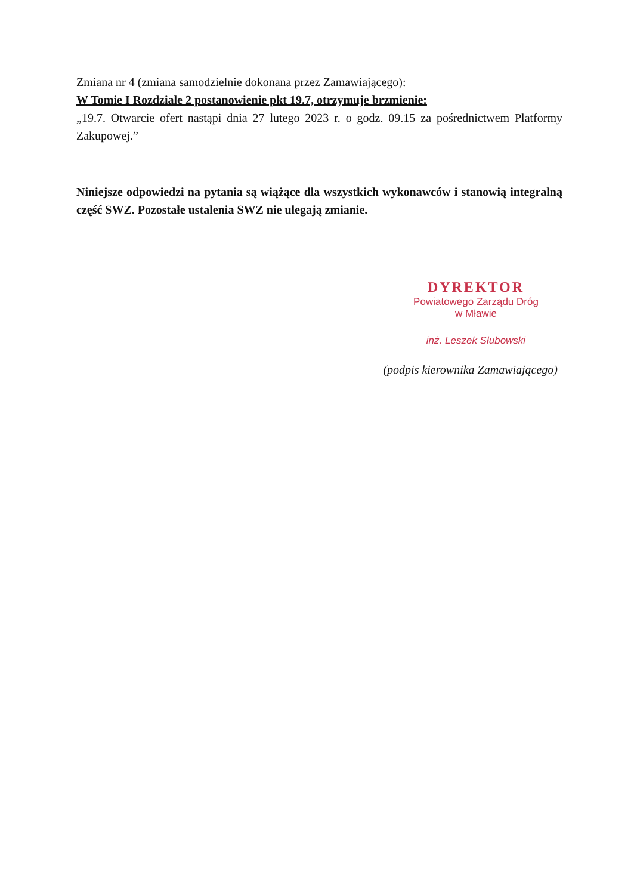Zmiana nr 4 (zmiana samodzielnie dokonana przez Zamawiającego):
W Tomie I Rozdziale 2 postanowienie pkt 19.7, otrzymuje brzmienie:
„19.7. Otwarcie ofert nastąpi dnia 27 lutego 2023 r. o godz. 09.15 za pośrednictwem Platformy Zakupowej.”
Niniejsze odpowiedzi na pytania są wiążące dla wszystkich wykonawców i stanowią integralną część SWZ. Pozostałe ustalenia SWZ nie ulegają zmianie.
DYREKTOR
Powiatowego Zarządu Dróg
w Mławie
inż. Leszek Słubowski
(podpis kierownika Zamawiającego)